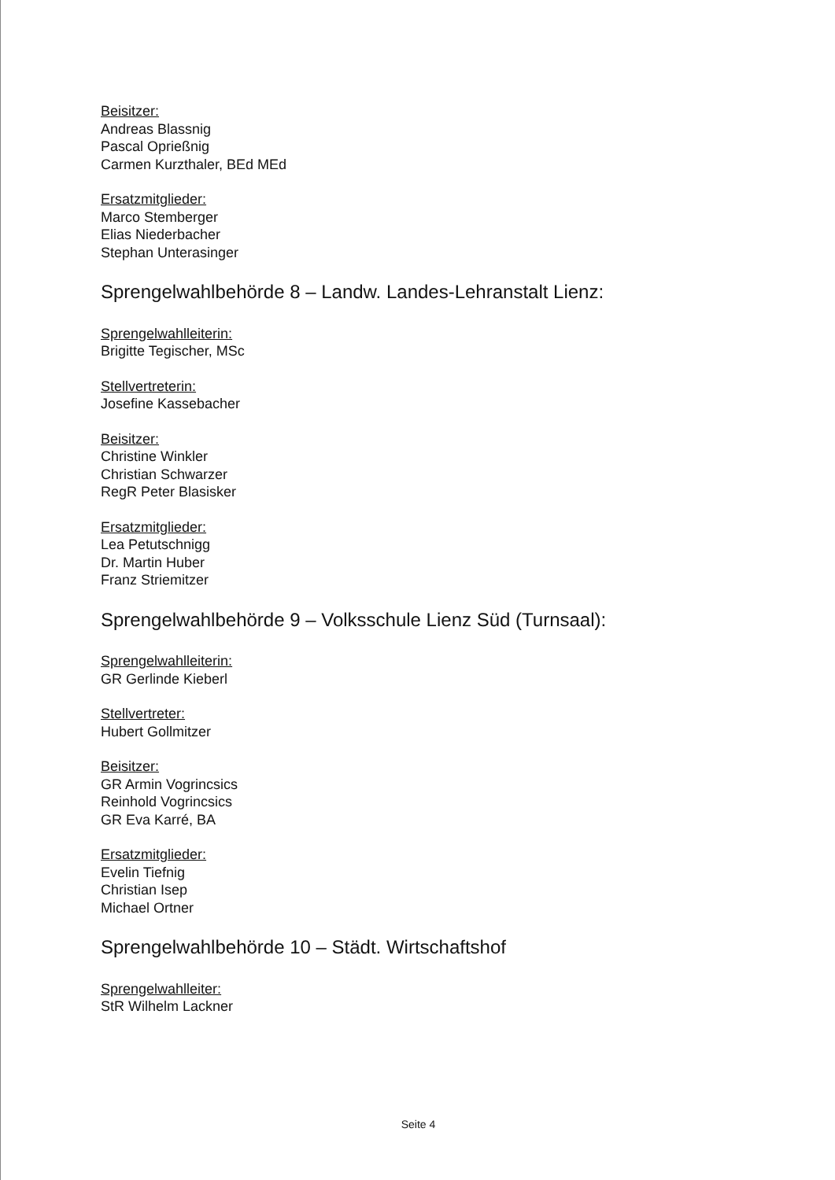Beisitzer:
Andreas Blassnig
Pascal Oprießnig
Carmen Kurzthaler, BEd MEd
Ersatzmitglieder:
Marco Stemberger
Elias Niederbacher
Stephan Unterasinger
Sprengelwahlbehörde 8 – Landw. Landes-Lehranstalt Lienz:
Sprengelwahlleiterin:
Brigitte Tegischer, MSc
Stellvertreterin:
Josefine Kassebacher
Beisitzer:
Christine Winkler
Christian Schwarzer
RegR Peter Blasisker
Ersatzmitglieder:
Lea Petutschnigg
Dr. Martin Huber
Franz Striemitzer
Sprengelwahlbehörde 9 – Volksschule Lienz Süd (Turnsaal):
Sprengelwahlleiterin:
GR Gerlinde Kieberl
Stellvertreter:
Hubert Gollmitzer
Beisitzer:
GR Armin Vogrincsics
Reinhold Vogrincsics
GR Eva Karré, BA
Ersatzmitglieder:
Evelin Tiefnig
Christian Isep
Michael Ortner
Sprengelwahlbehörde 10 – Städt. Wirtschaftshof
Sprengelwahlleiter:
StR Wilhelm Lackner
Seite 4